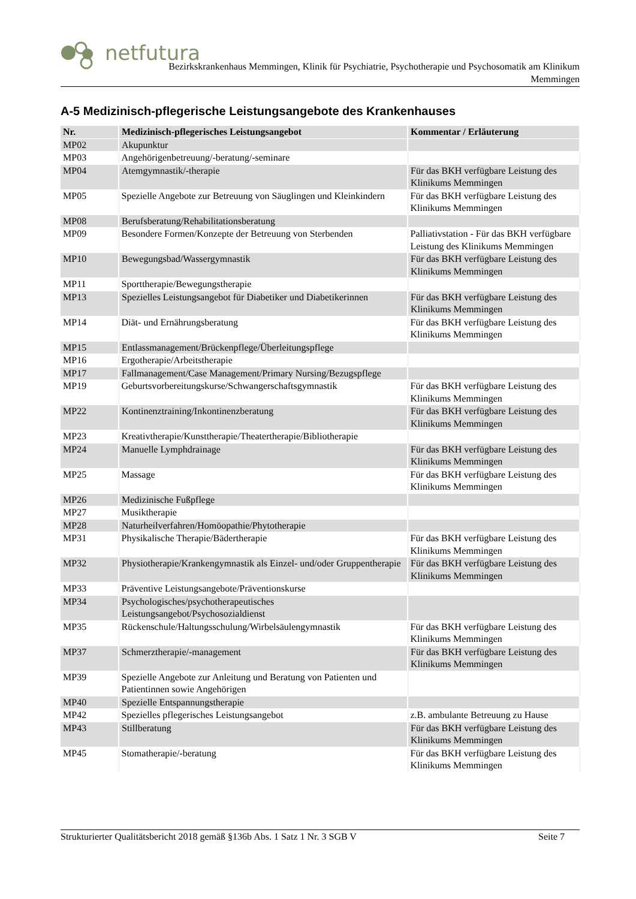netfutura
Bezirkskrankenhaus Memmingen, Klinik für Psychiatrie, Psychotherapie und Psychosomatik am Klinikum
Memmingen
A-5 Medizinisch-pflegerische Leistungsangebote des Krankenhauses
| Nr. | Medizinisch-pflegerisches Leistungsangebot | Kommentar / Erläuterung |
| --- | --- | --- |
| MP02 | Akupunktur | |
| MP03 | Angehörigenbetreuung/-beratung/-seminare | |
| MP04 | Atemgymnastik/-therapie | Für das BKH verfügbare Leistung des Klinikums Memmingen |
| MP05 | Spezielle Angebote zur Betreuung von Säuglingen und Kleinkindern | Für das BKH verfügbare Leistung des Klinikums Memmingen |
| MP08 | Berufsberatung/Rehabilitationsberatung | |
| MP09 | Besondere Formen/Konzepte der Betreuung von Sterbenden | Palliativstation - Für das BKH verfügbare Leistung des Klinikums Memmingen |
| MP10 | Bewegungsbad/Wassergymnastik | Für das BKH verfügbare Leistung des Klinikums Memmingen |
| MP11 | Sporttherapie/Bewegungstherapie | |
| MP13 | Spezielles Leistungsangebot für Diabetiker und Diabetikerinnen | Für das BKH verfügbare Leistung des Klinikums Memmingen |
| MP14 | Diät- und Ernährungsberatung | Für das BKH verfügbare Leistung des Klinikums Memmingen |
| MP15 | Entlassmanagement/Brückenpflege/Überleitungspflege | |
| MP16 | Ergotherapie/Arbeitstherapie | |
| MP17 | Fallmanagement/Case Management/Primary Nursing/Bezugspflege | |
| MP19 | Geburtsvorbereitungskurse/Schwangerschaftsgymnastik | Für das BKH verfügbare Leistung des Klinikums Memmingen |
| MP22 | Kontinenztraining/Inkontinenzberatung | Für das BKH verfügbare Leistung des Klinikums Memmingen |
| MP23 | Kreativtherapie/Kunsttherapie/Theatertherapie/Bibliotherapie | |
| MP24 | Manuelle Lymphdrainage | Für das BKH verfügbare Leistung des Klinikums Memmingen |
| MP25 | Massage | Für das BKH verfügbare Leistung des Klinikums Memmingen |
| MP26 | Medizinische Fußpflege | |
| MP27 | Musiktherapie | |
| MP28 | Naturheilverfahren/Homöopathie/Phytotherapie | |
| MP31 | Physikalische Therapie/Bädertherapie | Für das BKH verfügbare Leistung des Klinikums Memmingen |
| MP32 | Physiotherapie/Krankengymnastik als Einzel- und/oder Gruppentherapie | Für das BKH verfügbare Leistung des Klinikums Memmingen |
| MP33 | Präventive Leistungsangebote/Präventionskurse | |
| MP34 | Psychologisches/psychotherapeutisches Leistungsangebot/Psychosozialdienst | |
| MP35 | Rückenschule/Haltungsschulung/Wirbelsäulengymnastik | Für das BKH verfügbare Leistung des Klinikums Memmingen |
| MP37 | Schmerztherapie/-management | Für das BKH verfügbare Leistung des Klinikums Memmingen |
| MP39 | Spezielle Angebote zur Anleitung und Beratung von Patienten und Patientinnen sowie Angehörigen | |
| MP40 | Spezielle Entspannungstherapie | |
| MP42 | Spezielles pflegerisches Leistungsangebot | z.B. ambulante Betreuung zu Hause |
| MP43 | Stillberatung | Für das BKH verfügbare Leistung des Klinikums Memmingen |
| MP45 | Stomatherapie/-beratung | Für das BKH verfügbare Leistung des Klinikums Memmingen |
Strukturierter Qualitätsbericht 2018 gemäß §136b Abs. 1 Satz 1 Nr. 3 SGB V Seite 7